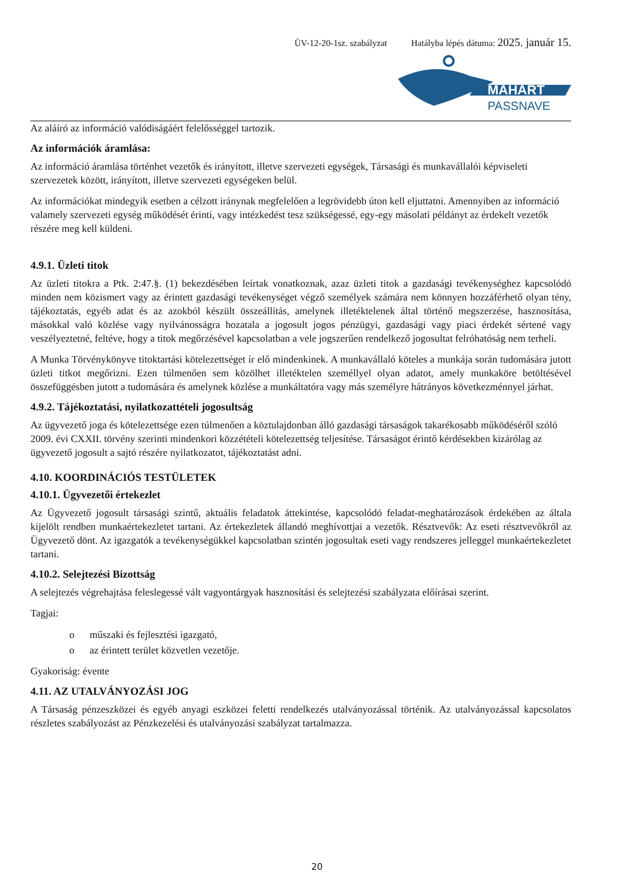ÜV-12-20-1sz. szabályzat Hatályba lépés dátuma: 2025. január 15.
MAHART
PASSNAVE
Az aláíró az információ valódiságáért felelősséggel tartozik.
Az információk áramlása:
Az információ áramlása történhet vezetők és irányított, illetve szervezeti egységek, Társasági és munkavállalói képviseleti szervezetek között, irányított, illetve szervezeti egységeken belül.
Az információkat mindegyik esetben a célzott iránynak megfelelően a legrövidebb úton kell eljuttatni. Amennyiben az információ valamely szervezeti egység működését érinti, vagy intézkedést tesz szükségessé, egy-egy másolati példányt az érdekelt vezetők részére meg kell küldeni.
4.9.1. Üzleti titok
Az üzleti titokra a Ptk. 2:47.§. (1) bekezdésében leírtak vonatkoznak, azaz üzleti titok a gazdasági tevékenységhez kapcsolódó minden nem közismert vagy az érintett gazdasági tevékenységet végző személyek számára nem könnyen hozzáférhető olyan tény, tájékoztatás, egyéb adat és az azokból készült összeállítás, amelynek illetéktelenek által történő megszerzése, hasznosítása, másokkal való közlése vagy nyilvánosságra hozatala a jogosult jogos pénzügyi, gazdasági vagy piaci érdekét sértené vagy veszélyeztetné, feltéve, hogy a titok megőrzésével kapcsolatban a vele jogszerűen rendelkező jogosultat felróhatóság nem terheli.
A Munka Törvénykönyve titoktartási kötelezettséget ír elő mindenkinek. A munkavállaló köteles a munkája során tudomására jutott üzleti titkot megőrizni. Ezen túlmenően sem közölhet illetéktelen személlyel olyan adatot, amely munkaköre betöltésével összefüggésben jutott a tudomására és amelynek közlése a munkáltatóra vagy más személyre hátrányos következménnyel járhat.
4.9.2. Tájékoztatási, nyilatkozattételi jogosultság
Az ügyvezető joga és kötelezettsége ezen túlmenően a köztulajdonban álló gazdasági társaságok takarékosabb működéséről szóló 2009. évi CXXII. törvény szerinti mindenkori közzétételi kötelezettség teljesítése. Társaságot érintő kérdésekben kizárólag az ügyvezető jogosult a sajtó részére nyilatkozatot, tájékoztatást adni.
4.10. KOORDINÁCIÓS TESTÜLETEK
4.10.1. Ügyvezetői értekezlet
Az Ügyvezető jogosult társasági szintű, aktuális feladatok áttekintése, kapcsolódó feladat-meghatározások érdekében az általa kijelölt rendben munkaértekezletet tartani. Az értekezletek állandó meghívottjai a vezetők. Résztvevők: Az eseti résztvevőkről az Ügyvezető dönt. Az igazgatók a tevékenységükkel kapcsolatban szintén jogosultak eseti vagy rendszeres jelleggel munkaértekezletet tartani.
4.10.2. Selejtezési Bizottság
A selejtezés végrehajtása feleslegessé vált vagyontárgyak hasznosítási és selejtezési szabályzata előírásai szerint.
Tagjai:
o műszaki és fejlesztési igazgató,
o az érintett terület közvetlen vezetője.
Gyakoriság: évente
4.11. AZ UTALVÁNYOZÁSI JOG
A Társaság pénzeszközei és egyéb anyagi eszközei feletti rendelkezés utalványozással történik. Az utalványozással kapcsolatos részletes szabályozást az Pénzkezelési és utalványozási szabályzat tartalmazza.
20